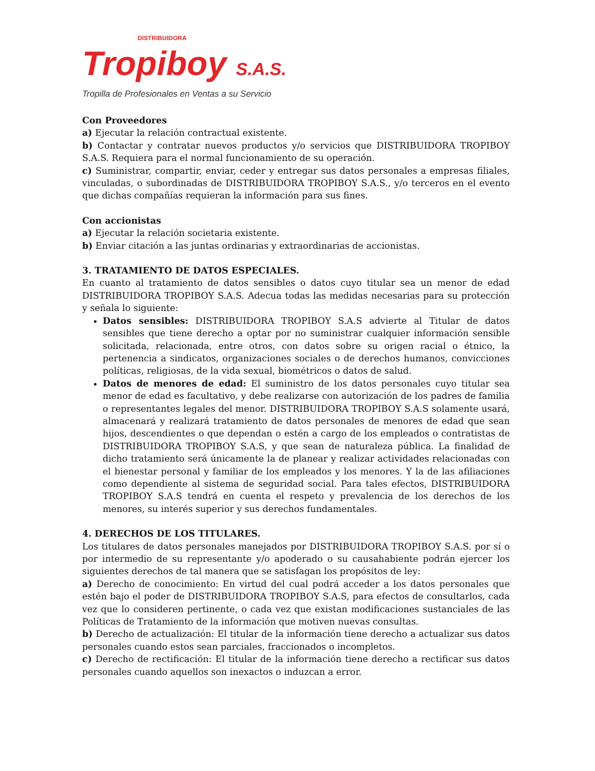DISTRIBUIDORA
Tropiboy S.A.S.
Tropilla de Profesionales en Ventas a su Servicio
Con Proveedores
a) Ejecutar la relación contractual existente.
b) Contactar y contratar nuevos productos y/o servicios que DISTRIBUIDORA TROPIBOY S.A.S. Requiera para el normal funcionamiento de su operación.
c) Suministrar, compartir, enviar, ceder y entregar sus datos personales a empresas filiales, vinculadas, o subordinadas de DISTRIBUIDORA TROPIBOY S.A.S., y/o terceros en el evento que dichas compañías requieran la información para sus fines.
Con accionistas
a) Ejecutar la relación societaria existente.
b) Enviar citación a las juntas ordinarias y extraordinarias de accionistas.
3. TRATAMIENTO DE DATOS ESPECIALES.
En cuanto al tratamiento de datos sensibles o datos cuyo titular sea un menor de edad DISTRIBUIDORA TROPIBOY S.A.S. Adecua todas las medidas necesarias para su protección y señala lo siguiente:
Datos sensibles: DISTRIBUIDORA TROPIBOY S.A.S advierte al Titular de datos sensibles que tiene derecho a optar por no suministrar cualquier información sensible solicitada, relacionada, entre otros, con datos sobre su origen racial o étnico, la pertenencia a sindicatos, organizaciones sociales o de derechos humanos, convicciones políticas, religiosas, de la vida sexual, biométricos o datos de salud.
Datos de menores de edad: El suministro de los datos personales cuyo titular sea menor de edad es facultativo, y debe realizarse con autorización de los padres de familia o representantes legales del menor. DISTRIBUIDORA TROPIBOY S.A.S solamente usará, almacenará y realizará tratamiento de datos personales de menores de edad que sean hijos, descendientes o que dependan o estén a cargo de los empleados o contratistas de DISTRIBUIDORA TROPIBOY S.A.S, y que sean de naturaleza pública. La finalidad de dicho tratamiento será únicamente la de planear y realizar actividades relacionadas con el bienestar personal y familiar de los empleados y los menores. Y la de las afiliaciones como dependiente al sistema de seguridad social. Para tales efectos, DISTRIBUIDORA TROPIBOY S.A.S tendrá en cuenta el respeto y prevalencia de los derechos de los menores, su interés superior y sus derechos fundamentales.
4. DERECHOS DE LOS TITULARES.
Los titulares de datos personales manejados por DISTRIBUIDORA TROPIBOY S.A.S. por sí o por intermedio de su representante y/o apoderado o su causahabiente podrán ejercer los siguientes derechos de tal manera que se satisfagan los propósitos de ley:
a) Derecho de conocimiento: En virtud del cual podrá acceder a los datos personales que estén bajo el poder de DISTRIBUIDORA TROPIBOY S.A.S, para efectos de consultarlos, cada vez que lo consideren pertinente, o cada vez que existan modificaciones sustanciales de las Políticas de Tratamiento de la información que motiven nuevas consultas.
b) Derecho de actualización: El titular de la información tiene derecho a actualizar sus datos personales cuando estos sean parciales, fraccionados o incompletos.
c) Derecho de rectificación: El titular de la información tiene derecho a rectificar sus datos personales cuando aquellos son inexactos o induzcan a error.